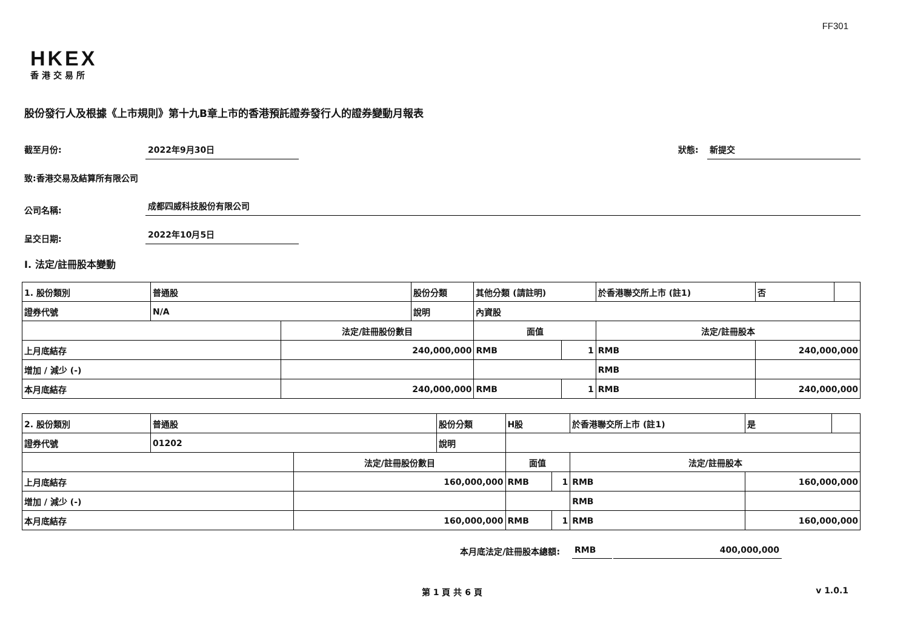FF301
HKEX
香港交易所
股份發行人及根據《上市規則》第十九B章上市的香港預託證券發行人的證券變動月報表
截至月份: 2022年9月30日
狀態: 新提交
致:香港交易及結算所有限公司
公司名稱: 成都四威科技股份有限公司
呈交日期: 2022年10月5日
I. 法定/註冊股本變動
| 1. 股份類別 | 普通股 | | 股份分類 | 其他分類 (請註明) | | | 於香港聯交所上市 (註1) | | 否 | |
| 證券代號 | N/A | | 說明 | 內資股 | | | | | | |
| | | 法定/註冊股份數目 | | | 面值 | | 法定/註冊股本 | | | |
| 上月底結存 | | 240,000,000 | | | RMB | 1 | RMB | 240,000,000 | | |
| 增加 / 減少 (-) | | | | | | | RMB | | | |
| 本月底結存 | | 240,000,000 | | | RMB | 1 | RMB | 240,000,000 | | |
| 2. 股份類別 | 普通股 | | 股份分類 | H股 | | | 於香港聯交所上市 (註1) | | 是 | |
| 證券代號 | 01202 | | 說明 | | | | | | | |
| | | 法定/註冊股份數目 | | | 面值 | | 法定/註冊股本 | | | |
| 上月底結存 | | 160,000,000 | | | RMB | 1 | RMB | 160,000,000 | | |
| 增加 / 減少 (-) | | | | | | | RMB | | | |
| 本月底結存 | | 160,000,000 | | | RMB | 1 | RMB | 160,000,000 | | |
本月底法定/註冊股本總額: RMB 400,000,000
第 1 頁 共 6 頁 v 1.0.1